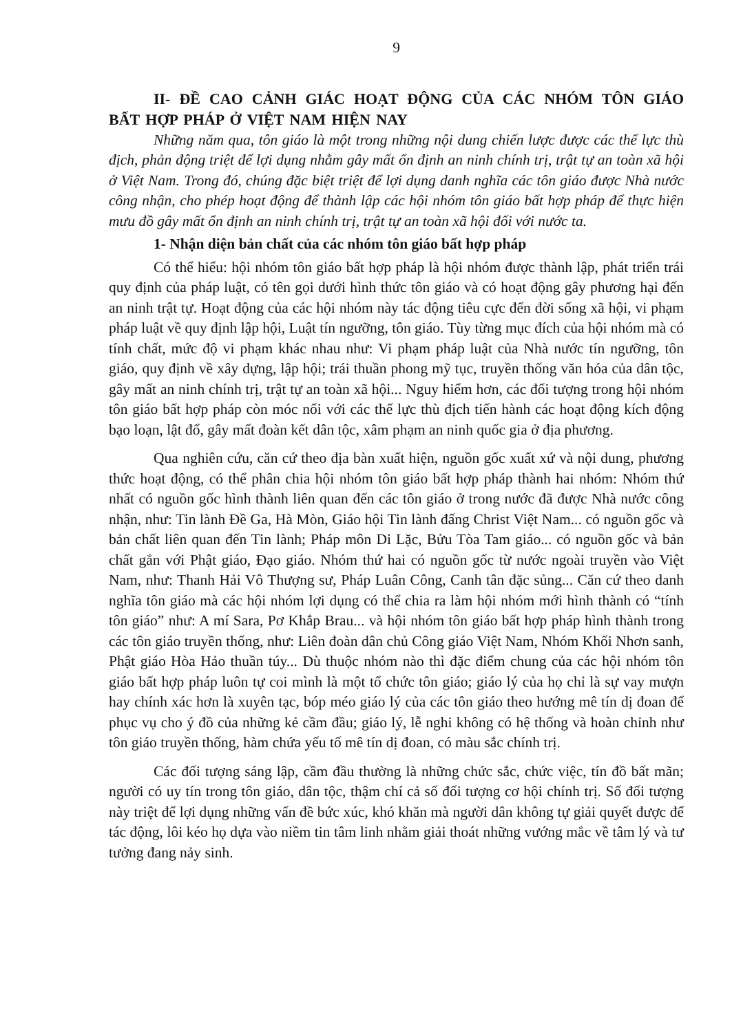9
II- ĐỀ CAO CẢNH GIÁC HOẠT ĐỘNG CỦA CÁC NHÓM TÔN GIÁO BẤT HỢP PHÁP Ở VIỆT NAM HIỆN NAY
Những năm qua, tôn giáo là một trong những nội dung chiến lược được các thế lực thù địch, phản động triệt để lợi dụng nhằm gây mất ổn định an ninh chính trị, trật tự an toàn xã hội ở Việt Nam. Trong đó, chúng đặc biệt triệt để lợi dụng danh nghĩa các tôn giáo được Nhà nước công nhận, cho phép hoạt động để thành lập các hội nhóm tôn giáo bất hợp pháp để thực hiện mưu đồ gây mất ổn định an ninh chính trị, trật tự an toàn xã hội đối với nước ta.
1- Nhận diện bản chất của các nhóm tôn giáo bất hợp pháp
Có thể hiểu: hội nhóm tôn giáo bất hợp pháp là hội nhóm được thành lập, phát triển trái quy định của pháp luật, có tên gọi dưới hình thức tôn giáo và có hoạt động gây phương hại đến an ninh trật tự. Hoạt động của các hội nhóm này tác động tiêu cực đến đời sống xã hội, vi phạm pháp luật về quy định lập hội, Luật tín ngưỡng, tôn giáo. Tùy từng mục đích của hội nhóm mà có tính chất, mức độ vi phạm khác nhau như: Vi phạm pháp luật của Nhà nước tín ngưỡng, tôn giáo, quy định về xây dựng, lập hội; trái thuần phong mỹ tục, truyền thống văn hóa của dân tộc, gây mất an ninh chính trị, trật tự an toàn xã hội... Nguy hiểm hơn, các đối tượng trong hội nhóm tôn giáo bất hợp pháp còn móc nối với các thế lực thù địch tiến hành các hoạt động kích động bạo loạn, lật đổ, gây mất đoàn kết dân tộc, xâm phạm an ninh quốc gia ở địa phương.
Qua nghiên cứu, căn cứ theo địa bàn xuất hiện, nguồn gốc xuất xứ và nội dung, phương thức hoạt động, có thể phân chia hội nhóm tôn giáo bất hợp pháp thành hai nhóm: Nhóm thứ nhất có nguồn gốc hình thành liên quan đến các tôn giáo ở trong nước đã được Nhà nước công nhận, như: Tin lành Đề Ga, Hà Mòn, Giáo hội Tin lành đấng Christ Việt Nam... có nguồn gốc và bản chất liên quan đến Tin lành; Pháp môn Di Lặc, Bửu Tòa Tam giáo... có nguồn gốc và bản chất gắn với Phật giáo, Đạo giáo. Nhóm thứ hai có nguồn gốc từ nước ngoài truyền vào Việt Nam, như: Thanh Hải Vô Thượng sư, Pháp Luân Công, Canh tân đặc sủng... Căn cứ theo danh nghĩa tôn giáo mà các hội nhóm lợi dụng có thể chia ra làm hội nhóm mới hình thành có “tính tôn giáo” như: A mí Sara, Pơ Khắp Brau... và hội nhóm tôn giáo bất hợp pháp hình thành trong các tôn giáo truyền thống, như: Liên đoàn dân chủ Công giáo Việt Nam, Nhóm Khối Nhơn sanh, Phật giáo Hòa Hảo thuần túy... Dù thuộc nhóm nào thì đặc điểm chung của các hội nhóm tôn giáo bất hợp pháp luôn tự coi mình là một tổ chức tôn giáo; giáo lý của họ chỉ là sự vay mượn hay chính xác hơn là xuyên tạc, bóp méo giáo lý của các tôn giáo theo hướng mê tín dị đoan để phục vụ cho ý đồ của những kẻ cầm đầu; giáo lý, lễ nghi không có hệ thống và hoàn chỉnh như tôn giáo truyền thống, hàm chứa yếu tố mê tín dị đoan, có màu sắc chính trị.
Các đối tượng sáng lập, cầm đầu thường là những chức sắc, chức việc, tín đồ bất mãn; người có uy tín trong tôn giáo, dân tộc, thậm chí cả số đối tượng cơ hội chính trị. Số đối tượng này triệt để lợi dụng những vấn đề bức xúc, khó khăn mà người dân không tự giải quyết được để tác động, lôi kéo họ dựa vào niềm tin tâm linh nhằm giải thoát những vướng mắc về tâm lý và tư tưởng đang nảy sinh.